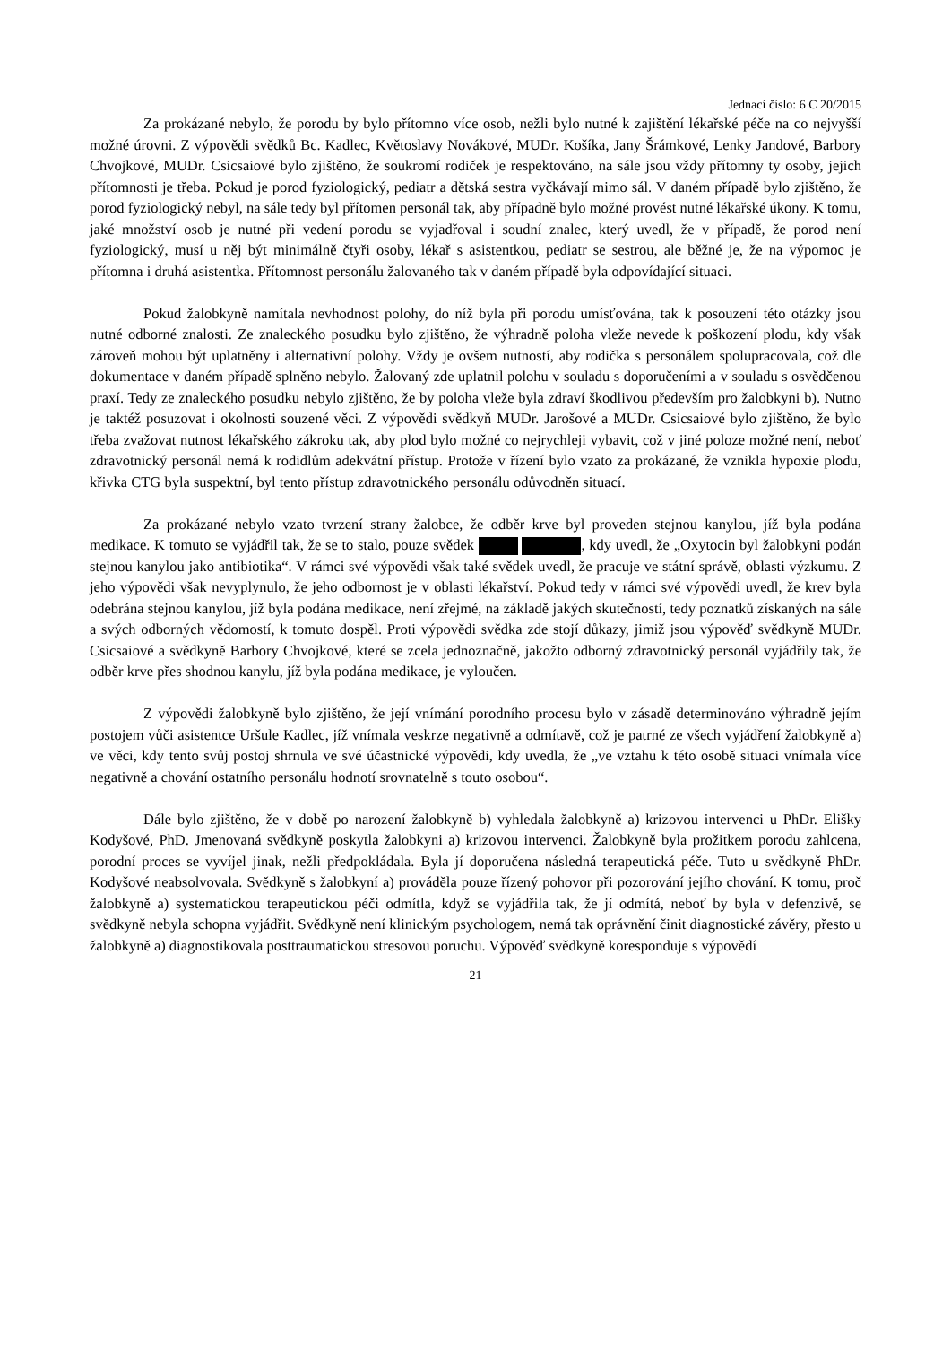Jednací číslo: 6 C 20/2015
Za prokázané nebylo, že porodu by bylo přítomno více osob, nežli bylo nutné k zajištění lékařské péče na co nejvyšší možné úrovni. Z výpovědi svědků Bc. Kadlec, Květoslavy Novákové, MUDr. Košíka, Jany Šrámkové, Lenky Jandové, Barbory Chvojkové, MUDr. Csicsaiové bylo zjištěno, že soukromí rodiček je respektováno, na sále jsou vždy přítomny ty osoby, jejich přítomnosti je třeba. Pokud je porod fyziologický, pediatr a dětská sestra vyčkávají mimo sál. V daném případě bylo zjištěno, že porod fyziologický nebyl, na sále tedy byl přítomen personál tak, aby případně bylo možné provést nutné lékařské úkony. K tomu, jaké množství osob je nutné při vedení porodu se vyjadřoval i soudní znalec, který uvedl, že v případě, že porod není fyziologický, musí u něj být minimálně čtyři osoby, lékař s asistentkou, pediatr se sestrou, ale běžné je, že na výpomoc je přítomna i druhá asistentka. Přítomnost personálu žalovaného tak v daném případě byla odpovídající situaci.
Pokud žalobkyně namítala nevhodnost polohy, do níž byla při porodu umísťována, tak k posouzení této otázky jsou nutné odborné znalosti. Ze znaleckého posudku bylo zjištěno, že výhradně poloha vleže nevede k poškození plodu, kdy však zároveň mohou být uplatněny i alternativní polohy. Vždy je ovšem nutností, aby rodička s personálem spolupracovala, což dle dokumentace v daném případě splněno nebylo. Žalovaný zde uplatnil polohu v souladu s doporučeními a v souladu s osvědčenou praxí. Tedy ze znaleckého posudku nebylo zjištěno, že by poloha vleže byla zdraví škodlivou především pro žalobkyni b). Nutno je taktéž posuzovat i okolnosti souzené věci. Z výpovědi svědkyň MUDr. Jarošové a MUDr. Csicsaiové bylo zjištěno, že bylo třeba zvažovat nutnost lékařského zákroku tak, aby plod bylo možné co nejrychleji vybavit, což v jiné poloze možné není, neboť zdravotnický personál nemá k rodidlům adekvátní přístup. Protože v řízení bylo vzato za prokázané, že vznikla hypoxie plodu, křivka CTG byla suspektní, byl tento přístup zdravotnického personálu odůvodněn situací.
Za prokázané nebylo vzato tvrzení strany žalobce, že odběr krve byl proveden stejnou kanylou, jíž byla podána medikace. K tomuto se vyjádřil tak, že se to stalo, pouze svědek , kdy uvedl, že „Oxytocin byl žalobkyni podán stejnou kanylou jako antibiotika“. V rámci své výpovědi však také svědek uvedl, že pracuje ve státní správě, oblasti výzkumu. Z jeho výpovědi však nevyplynulo, že jeho odbornost je v oblasti lékařství. Pokud tedy v rámci své výpovědi uvedl, že krev byla odebrána stejnou kanylou, jíž byla podána medikace, není zřejmé, na základě jakých skutečností, tedy poznatků získaných na sále a svých odborných vědomostí, k tomuto dospěl. Proti výpovědi svědka zde stojí důkazy, jimiž jsou výpověď svědkyně MUDr. Csicsaiové a svědkyně Barbory Chvojkové, které se zcela jednoznačně, jakožto odborný zdravotnický personál vyjádřily tak, že odběr krve přes shodnou kanylu, jíž byla podána medikace, je vyloučen.
Z výpovědi žalobkyně bylo zjištěno, že její vnímání porodního procesu bylo v zásadě determinováno výhradně jejím postojem vůči asistentce Uršule Kadlec, jíž vnímala veskrze negativně a odmítavě, což je patrné ze všech vyjádření žalobkyně a) ve věci, kdy tento svůj postoj shrnula ve své účastnické výpovědi, kdy uvedla, že „ve vztahu k této osobě situaci vnímala více negativně a chování ostatního personálu hodnotí srovnatelně s touto osobou“.
Dále bylo zjištěno, že v době po narození žalobkyně b) vyhledala žalobkyně a) krizovou intervenci u PhDr. Elišky Kodyšové, PhD. Jmenovaná svědkyně poskytla žalobkyni a) krizovou intervenci. Žalobkyně byla prožitkem porodu zahlcena, porodní proces se vyvíjel jinak, nežli předpokládala. Byla jí doporučena následná terapeutická péče. Tuto u svědkyně PhDr. Kodyšové neabsolvovala. Svědkyně s žalobkyní a) prováděla pouze řízený pohovor při pozorování jejího chování. K tomu, proč žalobkyně a) systematickou terapeutickou péči odmítla, když se vyjádřila tak, že jí odmítá, neboť by byla v defenzivě, se svědkyně nebyla schopna vyjádřit. Svědkyně není klinickým psychologem, nemá tak oprávnění činit diagnostické závěry, přesto u žalobkyně a) diagnostikovala posttraumatickou stresovou poruchu. Výpověď svědkyně koresponduje s výpovědí
21